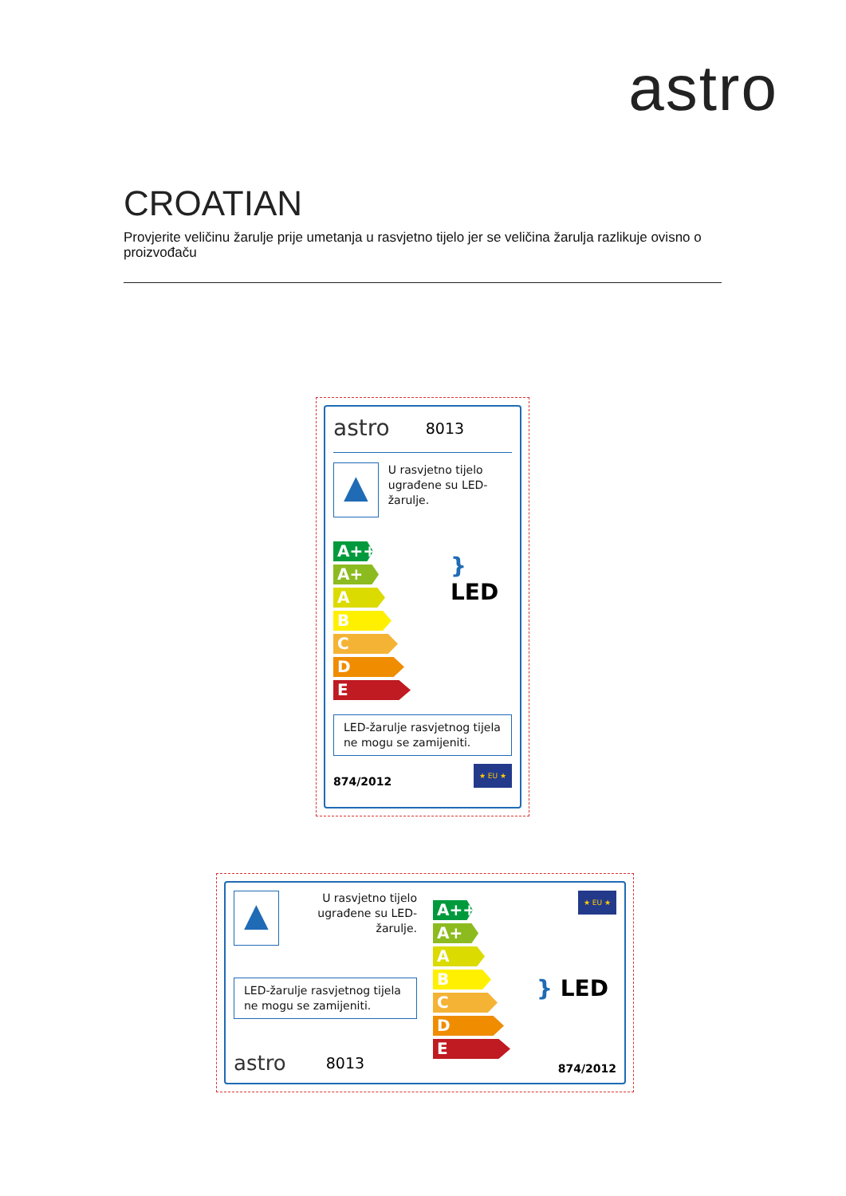astro
CROATIAN
Provjerite veličinu žarulje prije umetanja u rasvjetno tijelo jer se veličina žarulja razlikuje ovisno o proizvođaču
astro 8013
▲
U rasvjetno tijelo ugrađene su LED-žarulje.
A++
A+
A
B
C
D
E
} LED
LED-žarulje rasvjetnog tijela ne mogu se zamijeniti.
874/2012
★ EU ★
▲
U rasvjetno tijelo ugrađene su LED-žarulje.
LED-žarulje rasvjetnog tijela ne mogu se zamijeniti.
astro 8013
A++
A+
A
B
C
D
E
★ EU ★
} LED
874/2012